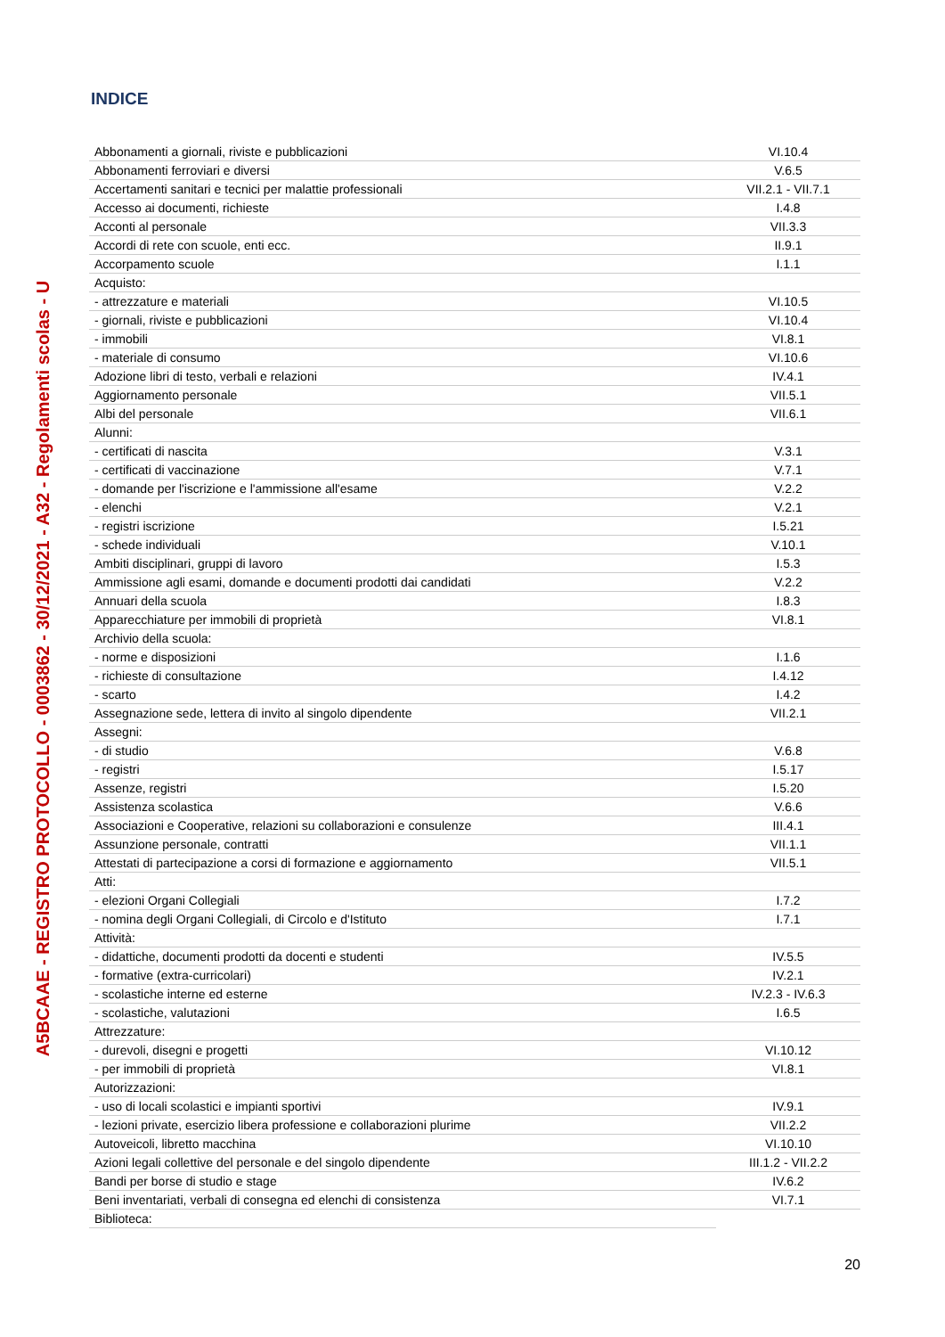A5BCAAE - REGISTRO PROTOCOLLO - 0003862 - 30/12/2021 - A32 - Regolamenti scolas - U
INDICE
| Abbonamenti a giornali, riviste e pubblicazioni | VI.10.4 |
| Abbonamenti ferroviari e diversi | V.6.5 |
| Accertamenti sanitari e tecnici per malattie professionali | VII.2.1 - VII.7.1 |
| Accesso ai documenti, richieste | I.4.8 |
| Acconti al personale | VII.3.3 |
| Accordi di rete con scuole, enti ecc. | II.9.1 |
| Accorpamento scuole | I.1.1 |
| Acquisto: | |
| - attrezzature e materiali | VI.10.5 |
| - giornali, riviste e pubblicazioni | VI.10.4 |
| - immobili | VI.8.1 |
| - materiale di consumo | VI.10.6 |
| Adozione libri di testo, verbali e relazioni | IV.4.1 |
| Aggiornamento personale | VII.5.1 |
| Albi del personale | VII.6.1 |
| Alunni: | |
| - certificati di nascita | V.3.1 |
| - certificati di vaccinazione | V.7.1 |
| - domande per l'iscrizione e l'ammissione all'esame | V.2.2 |
| - elenchi | V.2.1 |
| - registri iscrizione | I.5.21 |
| - schede individuali | V.10.1 |
| Ambiti disciplinari, gruppi di lavoro | I.5.3 |
| Ammissione agli esami, domande e documenti prodotti dai candidati | V.2.2 |
| Annuari della scuola | I.8.3 |
| Apparecchiature per immobili di proprietà | VI.8.1 |
| Archivio della scuola: | |
| - norme e disposizioni | I.1.6 |
| - richieste di consultazione | I.4.12 |
| - scarto | I.4.2 |
| Assegnazione sede, lettera di invito al singolo dipendente | VII.2.1 |
| Assegni: | |
| - di studio | V.6.8 |
| - registri | I.5.17 |
| Assenze, registri | I.5.20 |
| Assistenza scolastica | V.6.6 |
| Associazioni e Cooperative, relazioni su collaborazioni e consulenze | III.4.1 |
| Assunzione personale, contratti | VII.1.1 |
| Attestati di partecipazione a corsi di formazione e aggiornamento | VII.5.1 |
| Atti: | |
| - elezioni Organi Collegiali | I.7.2 |
| - nomina degli Organi Collegiali, di Circolo e d'Istituto | I.7.1 |
| Attività: | |
| - didattiche, documenti prodotti da docenti e studenti | IV.5.5 |
| - formative (extra-curricolari) | IV.2.1 |
| - scolastiche interne ed esterne | IV.2.3 - IV.6.3 |
| - scolastiche, valutazioni | I.6.5 |
| Attrezzature: | |
| - durevoli, disegni e progetti | VI.10.12 |
| - per immobili di proprietà | VI.8.1 |
| Autorizzazioni: | |
| - uso di locali scolastici e impianti sportivi | IV.9.1 |
| - lezioni private, esercizio libera professione e collaborazioni plurime | VII.2.2 |
| Autoveicoli, libretto macchina | VI.10.10 |
| Azioni legali collettive del personale e del singolo dipendente | III.1.2 - VII.2.2 |
| Bandi per borse di studio e stage | IV.6.2 |
| Beni inventariati, verbali di consegna ed elenchi di consistenza | VI.7.1 |
| Biblioteca: | |
20